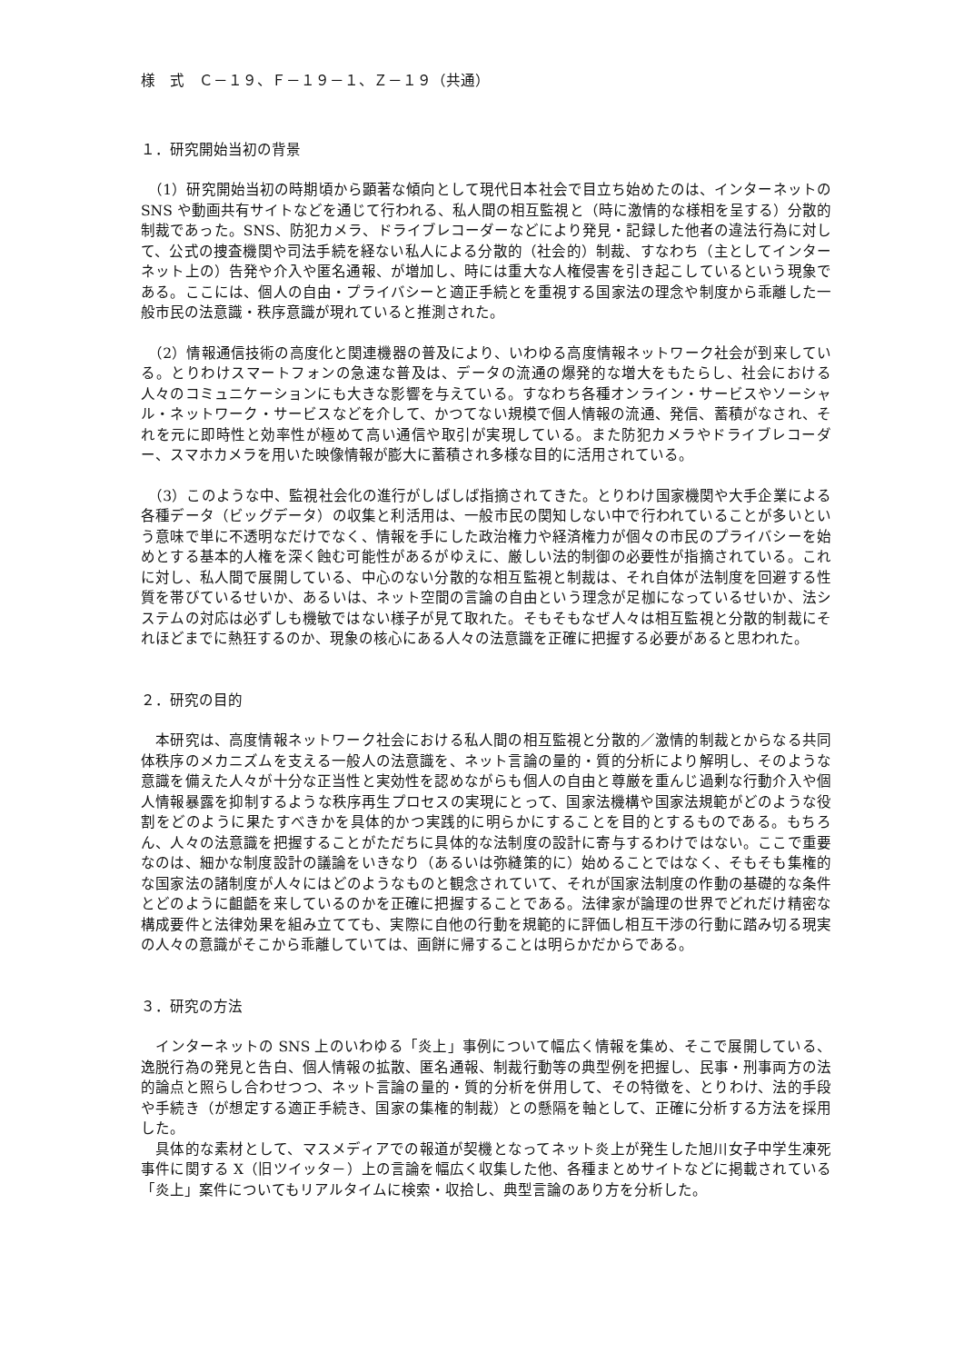様　式　Ｃ－１９、Ｆ－１９－１、Ｚ－１９（共通）
１．研究開始当初の背景
　（1）研究開始当初の時期頃から顕著な傾向として現代日本社会で目立ち始めたのは、インターネットの SNS や動画共有サイトなどを通じて行われる、私人間の相互監視と（時に激情的な様相を呈する）分散的制裁であった。SNS、防犯カメラ、ドライブレコーダーなどにより発見・記録した他者の違法行為に対して、公式の捜査機関や司法手続を経ない私人による分散的（社会的）制裁、すなわち（主としてインターネット上の）告発や介入や匿名通報、が増加し、時には重大な人権侵害を引き起こしているという現象である。ここには、個人の自由・プライバシーと適正手続とを重視する国家法の理念や制度から乖離した一般市民の法意識・秩序意識が現れていると推測された。
　（2）情報通信技術の高度化と関連機器の普及により、いわゆる高度情報ネットワーク社会が到来している。とりわけスマートフォンの急速な普及は、データの流通の爆発的な増大をもたらし、社会における人々のコミュニケーションにも大きな影響を与えている。すなわち各種オンライン・サービスやソーシャル・ネットワーク・サービスなどを介して、かつてない規模で個人情報の流通、発信、蓄積がなされ、それを元に即時性と効率性が極めて高い通信や取引が実現している。また防犯カメラやドライブレコーダー、スマホカメラを用いた映像情報が膨大に蓄積され多様な目的に活用されている。
　（3）このような中、監視社会化の進行がしばしば指摘されてきた。とりわけ国家機関や大手企業による各種データ（ビッグデータ）の収集と利活用は、一般市民の関知しない中で行われていることが多いという意味で単に不透明なだけでなく、情報を手にした政治権力や経済権力が個々の市民のプライバシーを始めとする基本的人権を深く蝕む可能性があるがゆえに、厳しい法的制御の必要性が指摘されている。これに対し、私人間で展開している、中心のない分散的な相互監視と制裁は、それ自体が法制度を回避する性質を帯びているせいか、あるいは、ネット空間の言論の自由という理念が足枷になっているせいか、法システムの対応は必ずしも機敏ではない様子が見て取れた。そもそもなぜ人々は相互監視と分散的制裁にそれほどまでに熱狂するのか、現象の核心にある人々の法意識を正確に把握する必要があると思われた。
２．研究の目的
　本研究は、高度情報ネットワーク社会における私人間の相互監視と分散的／激情的制裁とからなる共同体秩序のメカニズムを支える一般人の法意識を、ネット言論の量的・質的分析により解明し、そのような意識を備えた人々が十分な正当性と実効性を認めながらも個人の自由と尊厳を重んじ過剰な行動介入や個人情報暴露を抑制するような秩序再生プロセスの実現にとって、国家法機構や国家法規範がどのような役割をどのように果たすべきかを具体的かつ実践的に明らかにすることを目的とするものである。もちろん、人々の法意識を把握することがただちに具体的な法制度の設計に寄与するわけではない。ここで重要なのは、細かな制度設計の議論をいきなり（あるいは弥縫策的に）始めることではなく、そもそも集権的な国家法の諸制度が人々にはどのようなものと観念されていて、それが国家法制度の作動の基礎的な条件とどのように齟齬を来しているのかを正確に把握することである。法律家が論理の世界でどれだけ精密な構成要件と法律効果を組み立てても、実際に自他の行動を規範的に評価し相互干渉の行動に踏み切る現実の人々の意識がそこから乖離していては、画餅に帰することは明らかだからである。
３．研究の方法
　インターネットの SNS 上のいわゆる「炎上」事例について幅広く情報を集め、そこで展開している、逸脱行為の発見と告白、個人情報の拡散、匿名通報、制裁行動等の典型例を把握し、民事・刑事両方の法的論点と照らし合わせつつ、ネット言論の量的・質的分析を併用して、その特徴を、とりわけ、法的手段や手続き（が想定する適正手続き、国家の集権的制裁）との懸隔を軸として、正確に分析する方法を採用した。
　具体的な素材として、マスメディアでの報道が契機となってネット炎上が発生した旭川女子中学生凍死事件に関する X（旧ツイッタ－）上の言論を幅広く収集した他、各種まとめサイトなどに掲載されている「炎上」案件についてもリアルタイムに検索・収拾し、典型言論のあり方を分析した。